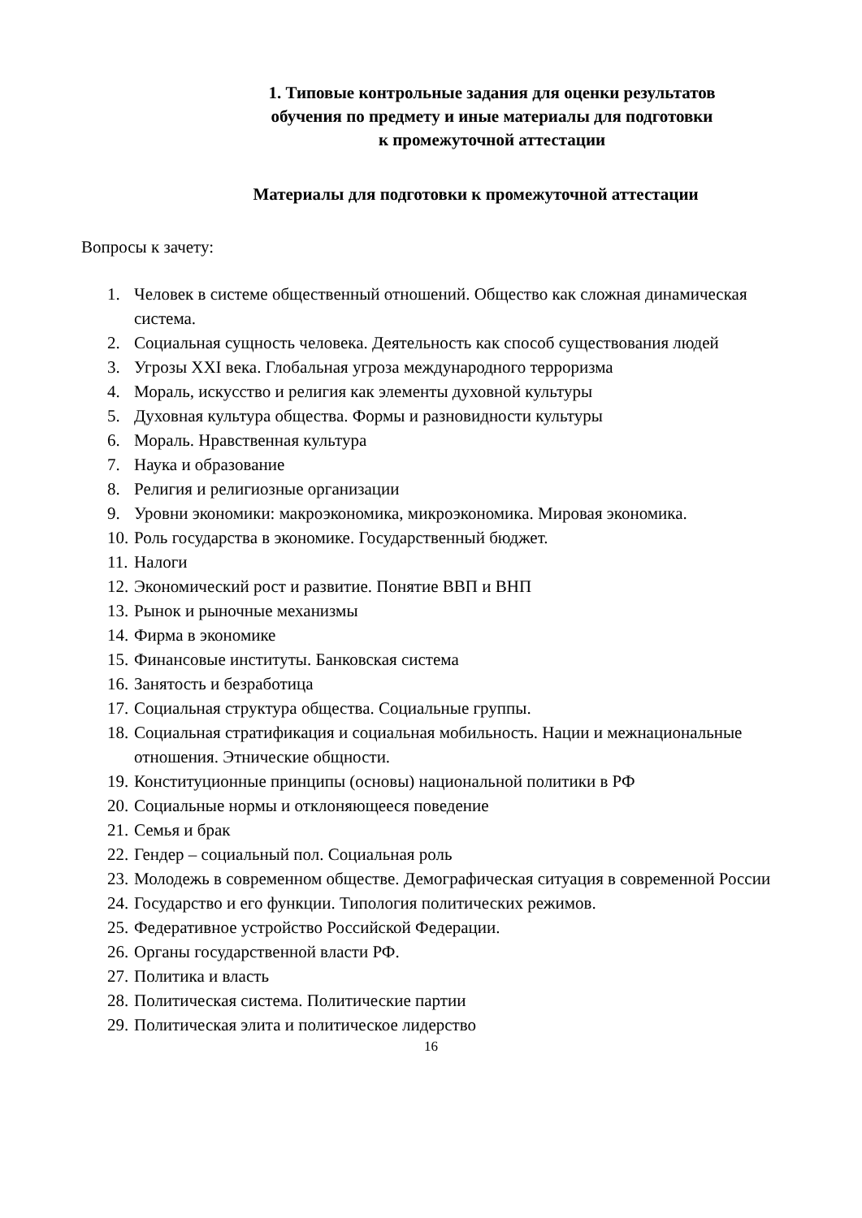1. Типовые контрольные задания для оценки результатов
обучения по предмету и иные материалы для подготовки
к промежуточной аттестации
Материалы для подготовки к промежуточной аттестации
Вопросы к зачету:
1. Человек в системе общественный отношений. Общество как сложная динамическая система.
2. Социальная сущность человека. Деятельность как способ существования людей
3. Угрозы XXI века. Глобальная угроза международного терроризма
4. Мораль, искусство и религия как элементы духовной культуры
5. Духовная культура общества. Формы и разновидности культуры
6. Мораль. Нравственная культура
7. Наука и образование
8. Религия и религиозные организации
9. Уровни экономики: макроэкономика, микроэкономика. Мировая экономика.
10. Роль государства в экономике. Государственный бюджет.
11. Налоги
12. Экономический рост и развитие. Понятие ВВП и ВНП
13. Рынок и рыночные механизмы
14. Фирма в экономике
15. Финансовые институты. Банковская система
16. Занятость и безработица
17. Социальная структура общества. Социальные группы.
18. Социальная стратификация и социальная мобильность. Нации и межнациональные отношения. Этнические общности.
19. Конституционные принципы (основы) национальной политики в РФ
20. Социальные нормы и отклоняющееся поведение
21. Семья и брак
22. Гендер – социальный пол. Социальная роль
23. Молодежь в современном обществе. Демографическая ситуация в современной России
24. Государство и его функции. Типология политических режимов.
25. Федеративное устройство Российской Федерации.
26. Органы государственной власти РФ.
27. Политика и власть
28. Политическая система. Политические партии
29. Политическая элита и политическое лидерство
16